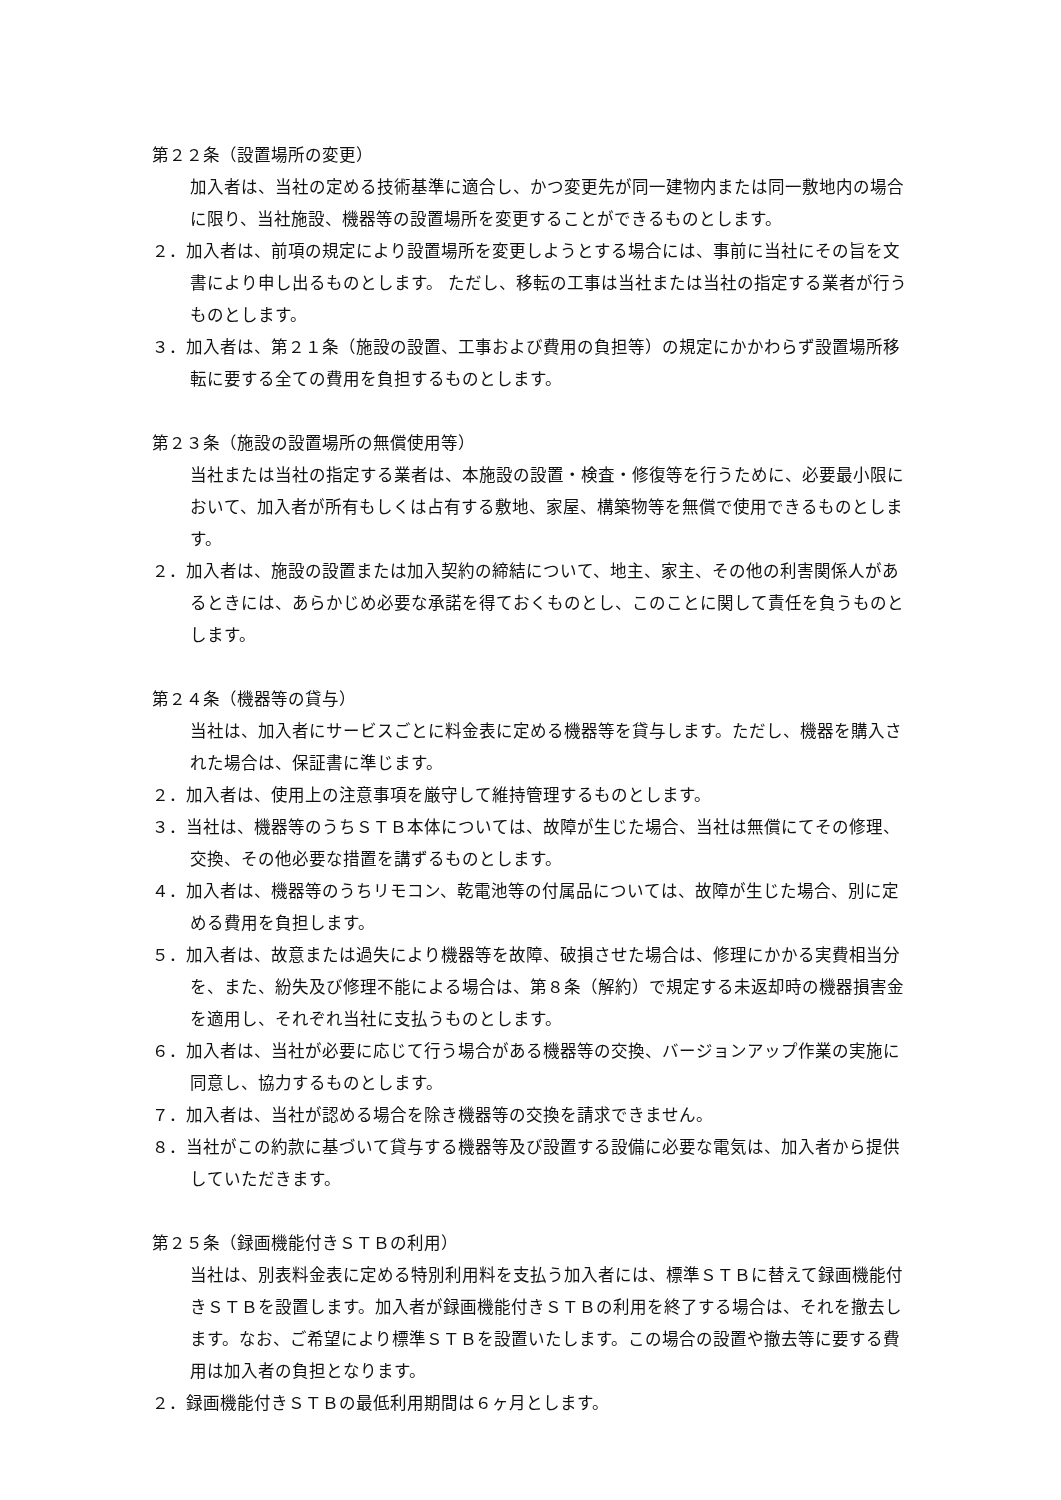第２２条（設置場所の変更）
加入者は、当社の定める技術基準に適合し、かつ変更先が同一建物内または同一敷地内の場合に限り、当社施設、機器等の設置場所を変更することができるものとします。
２．加入者は、前項の規定により設置場所を変更しようとする場合には、事前に当社にその旨を文書により申し出るものとします。 ただし、移転の工事は当社または当社の指定する業者が行うものとします。
３．加入者は、第２１条（施設の設置、工事および費用の負担等）の規定にかかわらず設置場所移転に要する全ての費用を負担するものとします。
第２３条（施設の設置場所の無償使用等）
当社または当社の指定する業者は、本施設の設置・検査・修復等を行うために、必要最小限において、加入者が所有もしくは占有する敷地、家屋、構築物等を無償で使用できるものとします。
２．加入者は、施設の設置または加入契約の締結について、地主、家主、その他の利害関係人があるときには、あらかじめ必要な承諾を得ておくものとし、このことに関して責任を負うものとします。
第２４条（機器等の貸与）
当社は、加入者にサービスごとに料金表に定める機器等を貸与します。ただし、機器を購入された場合は、保証書に準じます。
２．加入者は、使用上の注意事項を厳守して維持管理するものとします。
３．当社は、機器等のうちＳＴＢ本体については、故障が生じた場合、当社は無償にてその修理、交換、その他必要な措置を講ずるものとします。
４．加入者は、機器等のうちリモコン、乾電池等の付属品については、故障が生じた場合、別に定める費用を負担します。
５．加入者は、故意または過失により機器等を故障、破損させた場合は、修理にかかる実費相当分を、また、紛失及び修理不能による場合は、第８条（解約）で規定する未返却時の機器損害金を適用し、それぞれ当社に支払うものとします。
６．加入者は、当社が必要に応じて行う場合がある機器等の交換、バージョンアップ作業の実施に同意し、協力するものとします。
７．加入者は、当社が認める場合を除き機器等の交換を請求できません。
８．当社がこの約款に基づいて貸与する機器等及び設置する設備に必要な電気は、加入者から提供していただきます。
第２５条（録画機能付きＳＴＢの利用）
当社は、別表料金表に定める特別利用料を支払う加入者には、標準ＳＴＢに替えて録画機能付きＳＴＢを設置します。加入者が録画機能付きＳＴＢの利用を終了する場合は、それを撤去します。なお、ご希望により標準ＳＴＢを設置いたします。この場合の設置や撤去等に要する費用は加入者の負担となります。
２．録画機能付きＳＴＢの最低利用期間は６ヶ月とします。